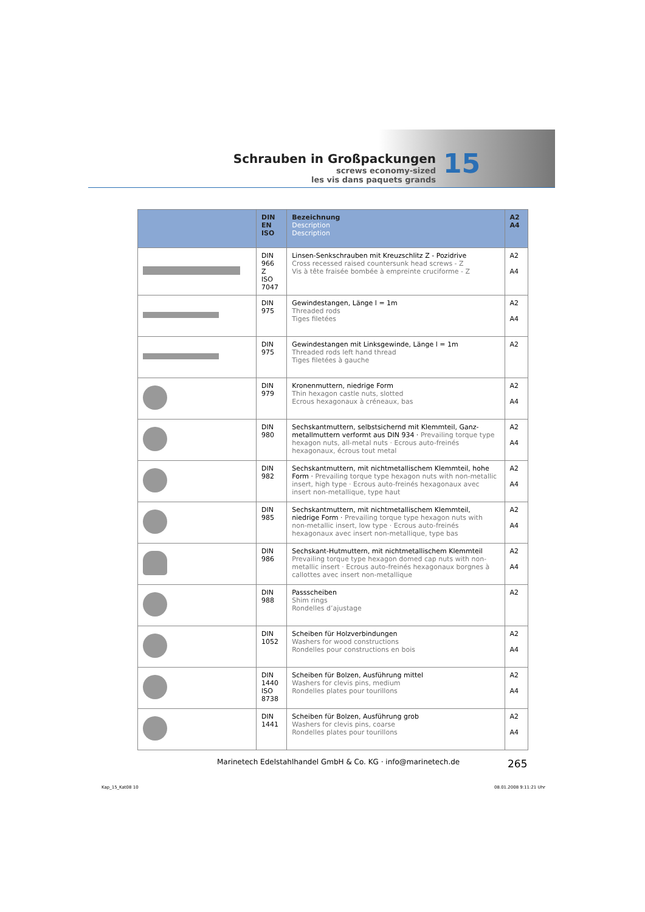Schrauben in Großpackungen
screws economy-sized
les vis dans paquets grands
15
| | DIN EN ISO | Bezeichnung Description Description | A2 A4 |
| --- | --- | --- | --- |
| | DIN 966 Z ISO 7047 | Linsen-Senkschrauben mit Kreuzschlitz Z - Pozidrive Cross recessed raised countersunk head screws - Z Vis à tête fraisée bombée à empreinte cruciforme - Z | A2 A4 |
| | DIN 975 | Gewindestangen, Länge l = 1m Threaded rods Tiges filetées | A2 A4 |
| | DIN 975 | Gewindestangen mit Linksgewinde, Länge l = 1m Threaded rods left hand thread Tiges filetées à gauche | A2 |
| | DIN 979 | Kronenmuttern, niedrige Form Thin hexagon castle nuts, slotted Ecrous hexagonaux à créneaux, bas | A2 A4 |
| | DIN 980 | Sechskantmuttern, selbstsichernd mit Klemmteil, Ganz-metallmuttern verformt aus DIN 934 · Prevailing torque type hexagon nuts, all-metal nuts · Ecrous auto-freinés hexagonaux, écrous tout metal | A2 A4 |
| | DIN 982 | Sechskantmuttern, mit nichtmetallischem Klemmteil, hohe Form · Prevailing torque type hexagon nuts with non-metallic insert, high type · Ecrous auto-freinés hexagonaux avec insert non-metallique, type haut | A2 A4 |
| | DIN 985 | Sechskantmuttern, mit nichtmetallischem Klemmteil, niedrige Form · Prevailing torque type hexagon nuts with non-metallic insert, low type · Ecrous auto-freinés hexagonaux avec insert non-metallique, type bas | A2 A4 |
| | DIN 986 | Sechskant-Hutmuttern, mit nichtmetallischem Klemmteil Prevailing torque type hexagon domed cap nuts with non-metallic insert · Ecrous auto-freinés hexagonaux borgnes à callottes avec insert non-metallique | A2 A4 |
| | DIN 988 | Passscheiben Shim rings Rondelles d’ajustage | A2 |
| | DIN 1052 | Scheiben für Holzverbindungen Washers for wood constructions Rondelles pour constructions en bois | A2 A4 |
| | DIN 1440 ISO 8738 | Scheiben für Bolzen, Ausführung mittel Washers for clevis pins, medium Rondelles plates pour tourillons | A2 A4 |
| | DIN 1441 | Scheiben für Bolzen, Ausführung grob Washers for clevis pins, coarse Rondelles plates pour tourillons | A2 A4 |
Marinetech Edelstahlhandel GmbH & Co. KG · info@marinetech.de
265
Kap_15_Kat08 10 08.01.2008 9:11:21 Uhr